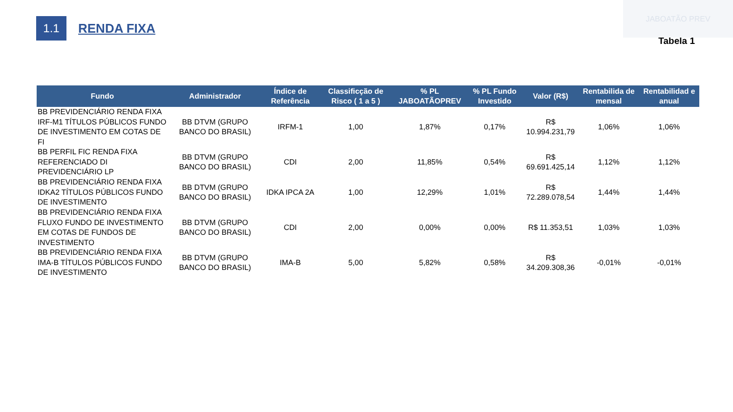JABOATÃO PREV
1.1
RENDA FIXA
Tabela 1
| Fundo | Administrador | Índice de Referência | Classificção de Risco ( 1 a 5 ) | % PL JABOATÃOPREV | % PL Fundo Investido | Valor (R$) | Rentabilida de mensal | Rentabilidad e anual |
| --- | --- | --- | --- | --- | --- | --- | --- | --- |
| BB PREVIDENCIÁRIO RENDA FIXA IRF-M1 TÍTULOS PÚBLICOS FUNDO DE INVESTIMENTO EM COTAS DE FI | BB DTVM (GRUPO BANCO DO BRASIL) | IRFM-1 | 1,00 | 1,87% | 0,17% | R$ 10.994.231,79 | 1,06% | 1,06% |
| BB PERFIL FIC RENDA FIXA REFERENCIADO DI PREVIDENCIÁRIO LP | BB DTVM (GRUPO BANCO DO BRASIL) | CDI | 2,00 | 11,85% | 0,54% | R$ 69.691.425,14 | 1,12% | 1,12% |
| BB PREVIDENCIÁRIO RENDA FIXA IDKA2 TÍTULOS PÚBLICOS FUNDO DE INVESTIMENTO | BB DTVM (GRUPO BANCO DO BRASIL) | IDKA IPCA 2A | 1,00 | 12,29% | 1,01% | R$ 72.289.078,54 | 1,44% | 1,44% |
| BB PREVIDENCIÁRIO RENDA FIXA FLUXO FUNDO DE INVESTIMENTO EM COTAS DE FUNDOS DE INVESTIMENTO | BB DTVM (GRUPO BANCO DO BRASIL) | CDI | 2,00 | 0,00% | 0,00% | R$ 11.353,51 | 1,03% | 1,03% |
| BB PREVIDENCIÁRIO RENDA FIXA IMA-B TÍTULOS PÚBLICOS FUNDO DE INVESTIMENTO | BB DTVM (GRUPO BANCO DO BRASIL) | IMA-B | 5,00 | 5,82% | 0,58% | R$ 34.209.308,36 | -0,01% | -0,01% |